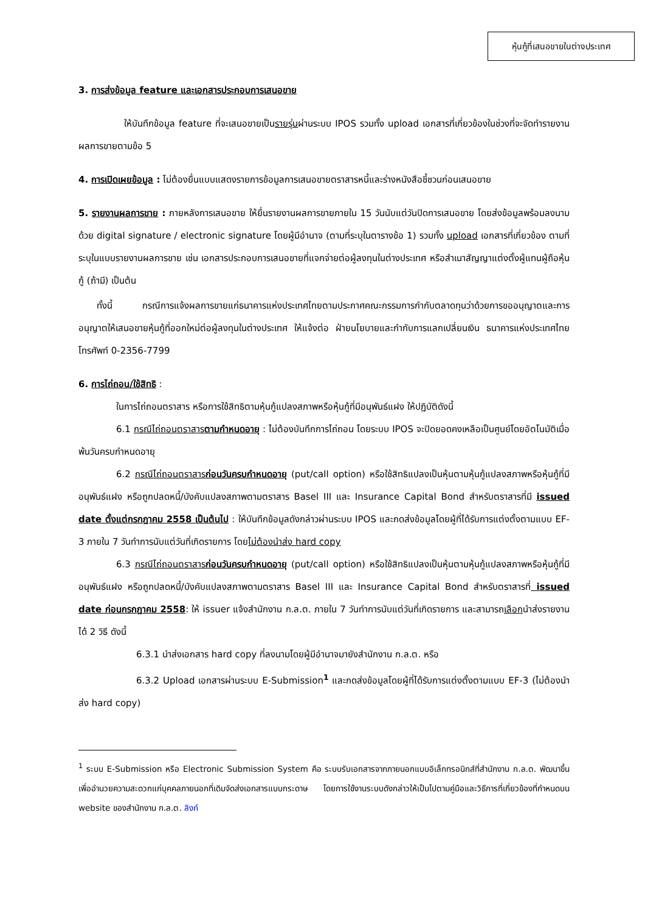หุ้นกู้ที่เสนอขายในต่างประเทศ
3. การส่งข้อมูล feature และเอกสารประกอบการเสนอขาย
ให้บันทึกข้อมูล feature ที่จะเสนอขายเป็นรายรุ่นผ่านระบบ IPOS รวมทั้ง upload เอกสารที่เกี่ยวข้องในช่วงที่จะจัดทำรายงานผลการขายตามข้อ 5
4. การเปิดเผยข้อมูล : ไม่ต้องยื่นแบบแสดงรายการข้อมูลการเสนอขายตราสารหนี้และร่างหนังสือชี้ชวนก่อนเสนอขาย
5. รายงานผลการขาย : ภายหลังการเสนอขาย ให้ยื่นรายงานผลการขายภายใน 15 วันนับแต่วันปิดการเสนอขาย โดยส่งข้อมูลพร้อมลงนามด้วย digital signature / electronic signature โดยผู้มีอำนาจ (ตามที่ระบุในตารางข้อ 1) รวมทั้ง upload เอกสารที่เกี่ยวข้อง ตามที่ระบุในแบบรายงานผลการขาย เช่น เอกสารประกอบการเสนอขายที่แจกจ่ายต่อผู้ลงทุนในต่างประเทศ หรือสำเนาสัญญาแต่งตั้งผู้แทนผู้ถือหุ้นกู้ (ถ้ามี) เป็นต้น
ทั้งนี้ กรณีการแจ้งผลการขายแก่ธนาคารแห่งประเทศไทยตามประกาศคณะกรรมการกำกับตลาดทุนว่าด้วยการขออนุญาตและการอนุญาตให้เสนอขายหุ้นกู้ที่ออกใหม่ต่อผู้ลงทุนในต่างประเทศ ให้แจ้งต่อ ฝ่ายนโยบายและกำกับการแลกเปลี่ยนเงิน ธนาคารแห่งประเทศไทย โทรศัพท์ 0-2356-7799
6. การไถ่ถอน/ใช้สิทธิ :
ในการไถ่ถอนตราสาร หรือการใช้สิทธิตามหุ้นกู้แปลงสภาพหรือหุ้นกู้ที่มีอนุพันธ์แฝง ให้ปฏิบัติดังนี้
6.1 กรณีไถ่ถอนตราสารตามกำหนดอายุ : ไม่ต้องบันทึกการไถ่ถอน โดยระบบ IPOS จะปิดยอดคงเหลือเป็นศูนย์โดยอัตโนมัติเมื่อพ้นวันครบกำหนดอายุ
6.2 กรณีไถ่ถอนตราสารก่อนวันครบกำหนดอายุ (put/call option) หรือใช้สิทธิแปลงเป็นหุ้นตามหุ้นกู้แปลงสภาพหรือหุ้นกู้ที่มีอนุพันธ์แฝง หรือถูกปลดหนี้/บังคับแปลงสภาพตามตราสาร Basel III และ Insurance Capital Bond สำหรับตราสารที่มี issued date ตั้งแต่กรกฎาคม 2558 เป็นต้นไป : ให้บันทึกข้อมูลดังกล่าวผ่านระบบ IPOS และกดส่งข้อมูลโดยผู้ที่ได้รับการแต่งตั้งตามแบบ EF-3 ภายใน 7 วันทำการนับแต่วันที่เกิดรายการ โดยไม่ต้องนำส่ง hard copy
6.3 กรณีไถ่ถอนตราสารก่อนวันครบกำหนดอายุ (put/call option) หรือใช้สิทธิแปลงเป็นหุ้นตามหุ้นกู้แปลงสภาพหรือหุ้นกู้ที่มีอนุพันธ์แฝง หรือถูกปลดหนี้/บังคับแปลงสภาพตามตราสาร Basel III และ Insurance Capital Bond สำหรับตราสารที่ issued date ก่อนกรกฎาคม 2558: ให้ issuer แจ้งสำนักงาน ก.ล.ต. ภายใน 7 วันทำการนับแต่วันที่เกิดรายการ และสามารถเลือกนำส่งรายงานได้ 2 วิธี ดังนี้
6.3.1 นำส่งเอกสาร hard copy ที่ลงนามโดยผู้มีอำนาจมายังสำนักงาน ก.ล.ต. หรือ
6.3.2 Upload เอกสารผ่านระบบ E-Submission<sup>1</sup> และกดส่งข้อมูลโดยผู้ที่ได้รับการแต่งตั้งตามแบบ EF-3 (ไม่ต้องนำส่ง hard copy)
<sup>1</sup> ระบบ E-Submission หรือ Electronic Submission System คือ ระบบรับเอกสารจากภายนอกแบบอิเล็กทรอนิกส์ที่สำนักงาน ก.ล.ต. พัฒนาขึ้นเพื่ออำนวยความสะดวกแก่บุคคลภายนอกที่เดิมจัดส่งเอกสารแบบกระดาษ โดยการใช้งานระบบดังกล่าวให้เป็นไปตามคู่มือและวิธีการที่เกี่ยวข้องที่กำหนดบน website ของสำนักงาน ก.ล.ต. ลิงก์